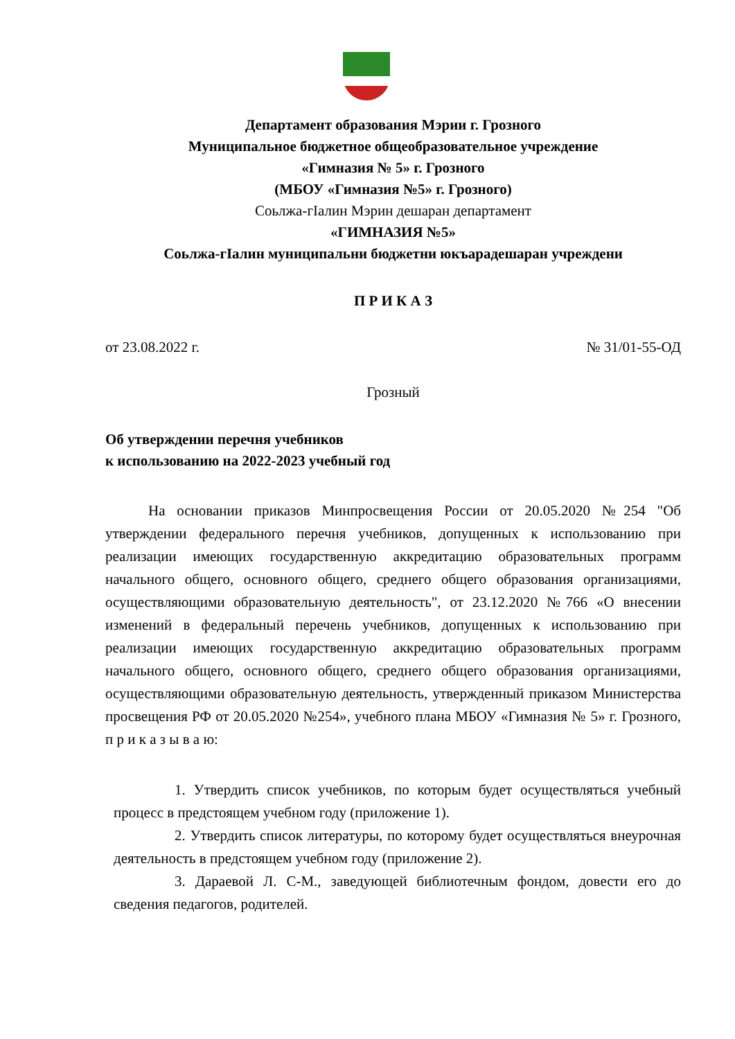Департамент образования Мэрии г. Грозного
Муниципальное бюджетное общеобразовательное учреждение
«Гимназия № 5» г. Грозного
(МБОУ «Гимназия №5» г. Грозного)
Соьлжа-гIалин Мэрин дешаран департамент
«ГИМНАЗИЯ №5»
Соьлжа-гIалин муниципальни бюджетни юкъарадешаран учреждени
П Р И К А З
от 23.08.2022 г. № 31/01-55-ОД
Грозный
Об утверждении перечня учебников
к использованию на 2022-2023 учебный год
На основании приказов Минпросвещения России от 20.05.2020 №254 "Об утверждении федерального перечня учебников, допущенных к использованию при реализации имеющих государственную аккредитацию образовательных программ начального общего, основного общего, среднего общего образования организациями, осуществляющими образовательную деятельность", от 23.12.2020 №766 «О внесении изменений в федеральный перечень учебников, допущенных к использованию при реализации имеющих государственную аккредитацию образовательных программ начального общего, основного общего, среднего общего образования организациями, осуществляющими образовательную деятельность, утвержденный приказом Министерства просвещения РФ от 20.05.2020 №254», учебного плана МБОУ «Гимназия № 5» г. Грозного, п р и к а з ы в а ю:
1. Утвердить список учебников, по которым будет осуществляться учебный процесс в предстоящем учебном году (приложение 1).
2. Утвердить список литературы, по которому будет осуществляться внеурочная деятельность в предстоящем учебном году (приложение 2).
3. Дараевой Л. С-М., заведующей библиотечным фондом, довести его до сведения педагогов, родителей.